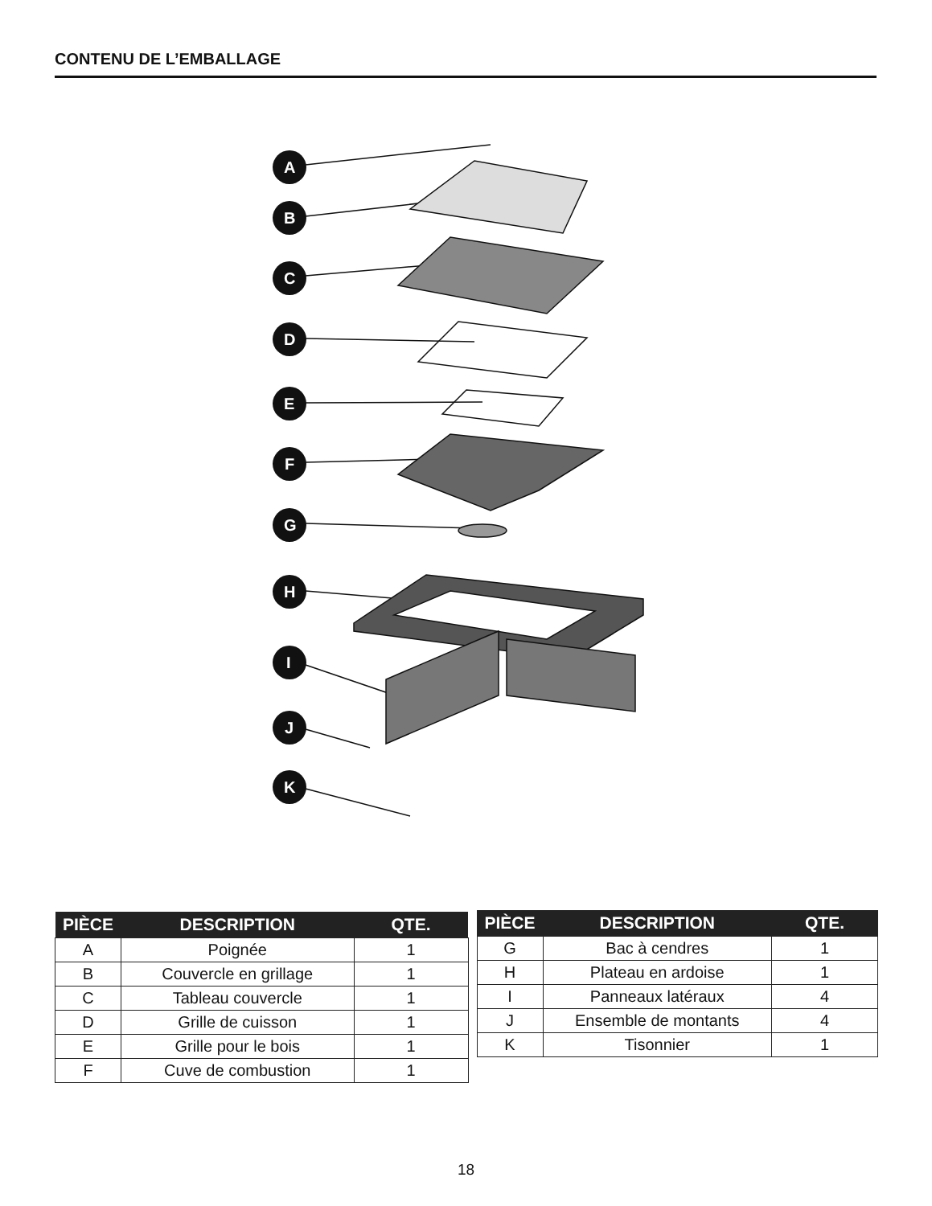CONTENU DE L’EMBALLAGE
A
B
C
D
E
F
G
H
I
J
K
| PIÈCE | DESCRIPTION | QTE. |
| --- | --- | --- |
| A | Poignée | 1 |
| B | Couvercle en grillage | 1 |
| C | Tableau couvercle | 1 |
| D | Grille de cuisson | 1 |
| E | Grille pour le bois | 1 |
| F | Cuve de combustion | 1 |
| PIÈCE | DESCRIPTION | QTE. |
| --- | --- | --- |
| G | Bac à cendres | 1 |
| H | Plateau en ardoise | 1 |
| I | Panneaux latéraux | 4 |
| J | Ensemble de montants | 4 |
| K | Tisonnier | 1 |
18